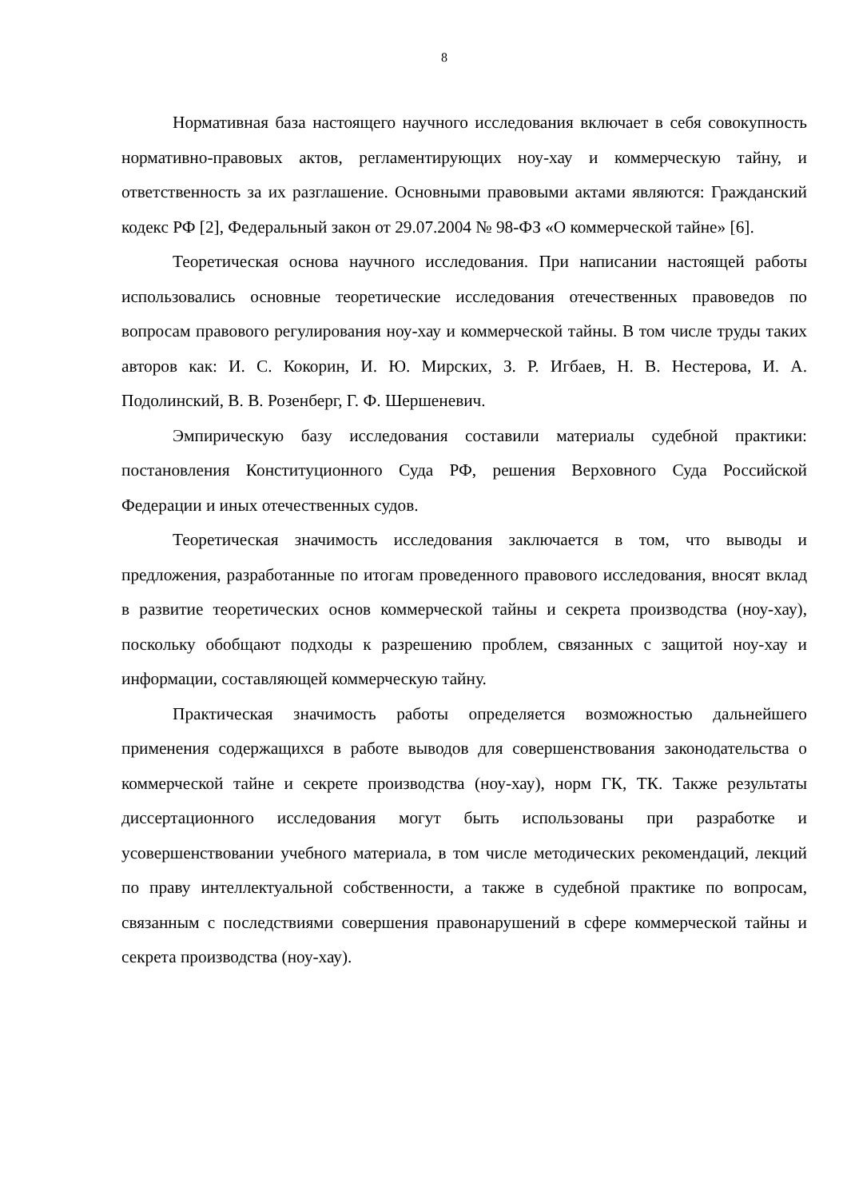8
Нормативная база настоящего научного исследования включает в себя совокупность нормативно-правовых актов, регламентирующих ноу-хау и коммерческую тайну, и ответственность за их разглашение. Основными правовыми актами являются: Гражданский кодекс РФ [2], Федеральный закон от 29.07.2004 № 98-ФЗ «О коммерческой тайне» [6].
Теоретическая основа научного исследования. При написании настоящей работы использовались основные теоретические исследования отечественных правоведов по вопросам правового регулирования ноу-хау и коммерческой тайны. В том числе труды таких авторов как: И. С. Кокорин, И. Ю. Мирских, З. Р. Игбаев, Н. В. Нестерова, И. А. Подолинский, В. В. Розенберг, Г. Ф. Шершеневич.
Эмпирическую базу исследования составили материалы судебной практики: постановления Конституционного Суда РФ, решения Верховного Суда Российской Федерации и иных отечественных судов.
Теоретическая значимость исследования заключается в том, что выводы и предложения, разработанные по итогам проведенного правового исследования, вносят вклад в развитие теоретических основ коммерческой тайны и секрета производства (ноу-хау), поскольку обобщают подходы к разрешению проблем, связанных с защитой ноу-хау и информации, составляющей коммерческую тайну.
Практическая значимость работы определяется возможностью дальнейшего применения содержащихся в работе выводов для совершенствования законодательства о коммерческой тайне и секрете производства (ноу-хау), норм ГК, ТК. Также результаты диссертационного исследования могут быть использованы при разработке и усовершенствовании учебного материала, в том числе методических рекомендаций, лекций по праву интеллектуальной собственности, а также в судебной практике по вопросам, связанным с последствиями совершения правонарушений в сфере коммерческой тайны и секрета производства (ноу-хау).